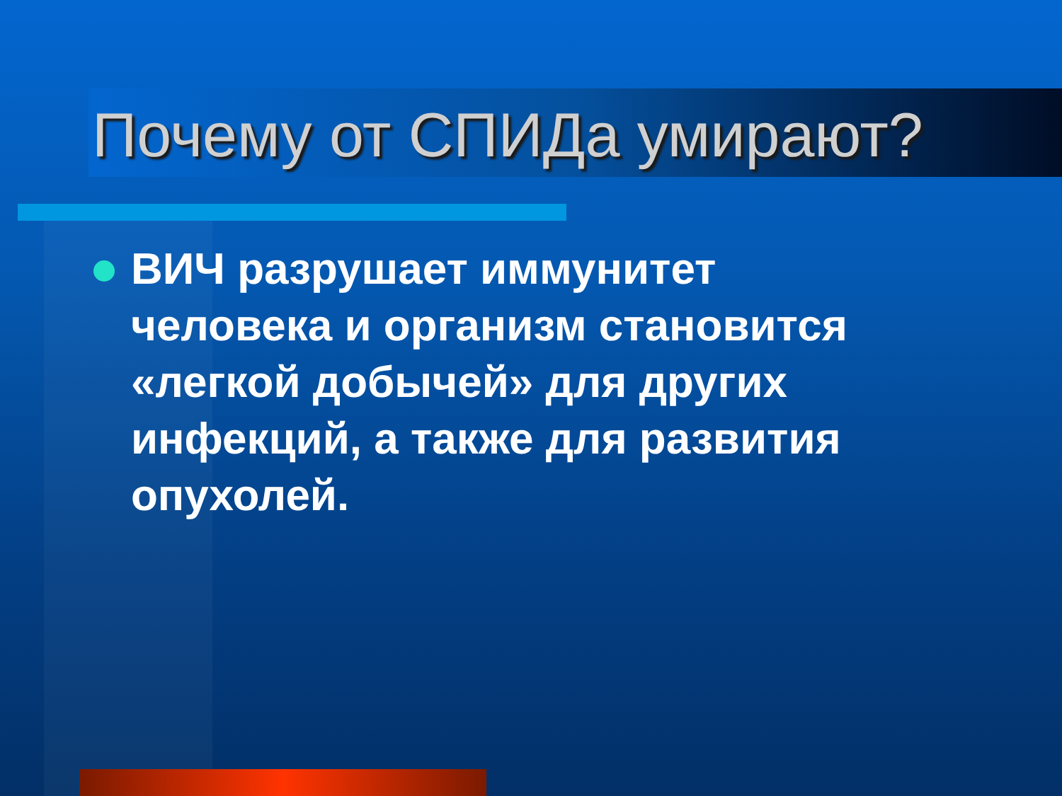Почему от СПИДа умирают?
ВИЧ разрушает иммунитет человека и организм становится «легкой добычей» для других инфекций, а также для развития опухолей.